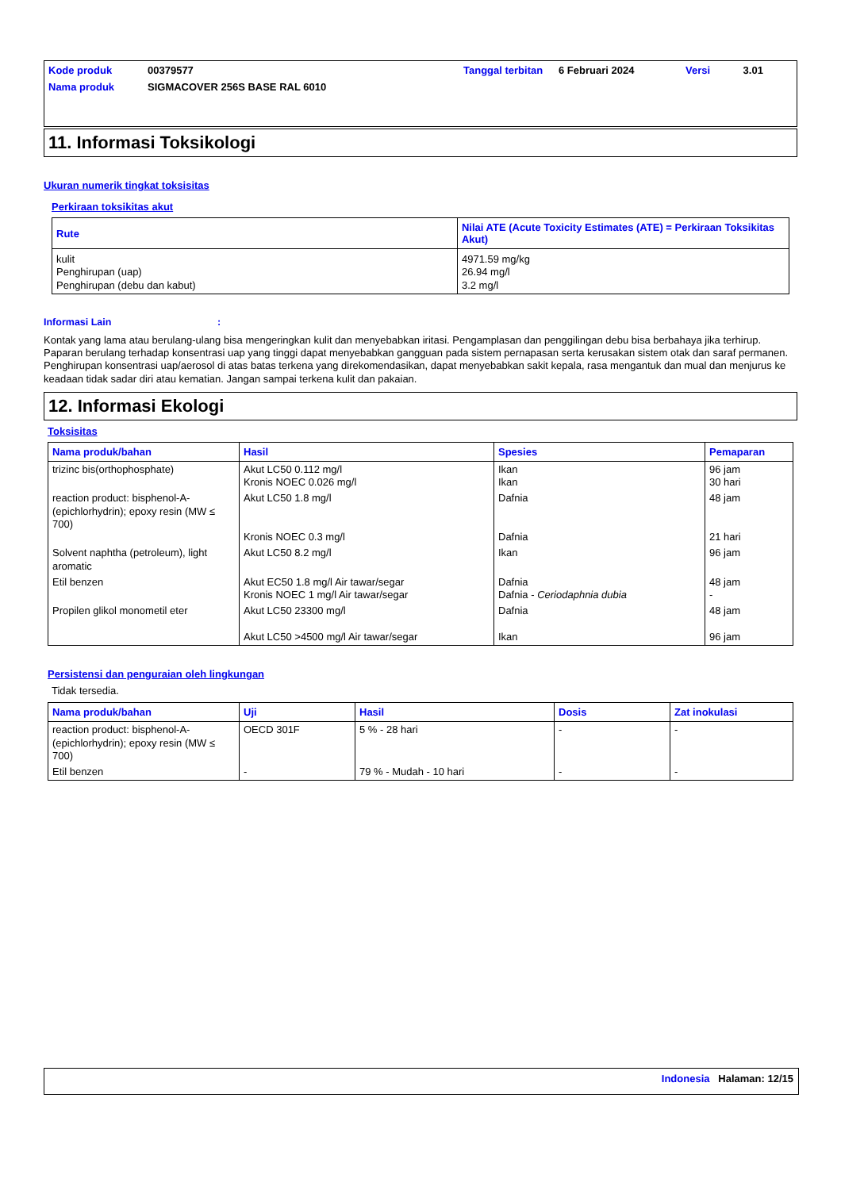| Kode produk | 00379577 | Tanggal terbitan | 6 Februari 2024 | Versi | 3.01 |
| Nama produk | SIGMACOVER 256S BASE RAL 6010 | | | | |
11. Informasi Toksikologi
Ukuran numerik tingkat toksisitas
Perkiraan toksikitas akut
| Rute | Nilai ATE (Acute Toxicity Estimates (ATE) = Perkiraan Toksikitas Akut) |
| --- | --- |
| kulit Penghirupan (uap) Penghirupan (debu dan kabut) | 4971.59 mg/kg 26.94 mg/l 3.2 mg/l |
Informasi Lain :
Kontak yang lama atau berulang-ulang bisa mengeringkan kulit dan menyebabkan iritasi. Pengamplasan dan penggilingan debu bisa berbahaya jika terhirup. Paparan berulang terhadap konsentrasi uap yang tinggi dapat menyebabkan gangguan pada sistem pernapasan serta kerusakan sistem otak dan saraf permanen. Penghirupan konsentrasi uap/aerosol di atas batas terkena yang direkomendasikan, dapat menyebabkan sakit kepala, rasa mengantuk dan mual dan menjurus ke keadaan tidak sadar diri atau kematian. Jangan sampai terkena kulit dan pakaian.
12. Informasi Ekologi
Toksisitas
| Nama produk/bahan | Hasil | Spesies | Pemaparan |
| --- | --- | --- | --- |
| trizinc bis(orthophosphate) | Akut LC50 0.112 mg/l Kronis NOEC 0.026 mg/l | Ikan Ikan | 96 jam 30 hari |
| reaction product: bisphenol-A-(epichlorhydrin); epoxy resin (MW ≤ 700) | Akut LC50 1.8 mg/l Kronis NOEC 0.3 mg/l | Dafnia Dafnia | 48 jam 21 hari |
| Solvent naphtha (petroleum), light aromatic | Akut LC50 8.2 mg/l | Ikan | 96 jam |
| Etil benzen | Akut EC50 1.8 mg/l Air tawar/segar Kronis NOEC 1 mg/l Air tawar/segar | Dafnia Dafnia - Ceriodaphnia dubia | 48 jam - |
| Propilen glikol monometil eter | Akut LC50 23300 mg/l Akut LC50 >4500 mg/l Air tawar/segar | Dafnia Ikan | 48 jam 96 jam |
Persistensi dan penguraian oleh lingkungan
Tidak tersedia.
| Nama produk/bahan | Uji | Hasil | Dosis | Zat inokulasi |
| --- | --- | --- | --- | --- |
| reaction product: bisphenol-A-(epichlorhydrin); epoxy resin (MW ≤ 700) | OECD 301F | 5 % - 28 hari | - | - |
| Etil benzen | - | 79 % - Mudah - 10 hari | - | - |
Indonesia Halaman: 12/15